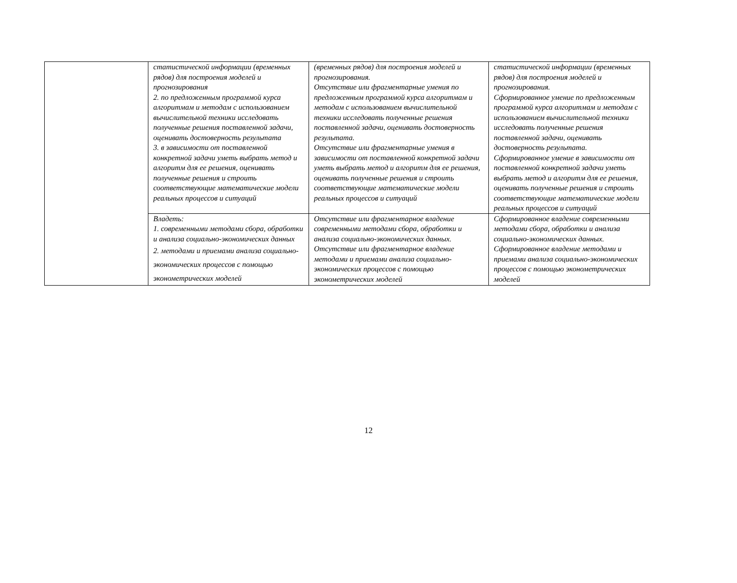| | статистической информации (временных рядов) для построения моделей и прогнозирования 2. по предложенным программой курса алгоритмам и методам с использованием вычислительной техники исследовать полученные решения поставленной задачи, оценивать достоверность результата 3. в зависимости от поставленной конкретной задачи уметь выбрать метод и алгоритм для ее решения, оценивать полученные решения и строить соответствующие математические модели реальных процессов и ситуаций | (временных рядов) для построения моделей и прогнозирования. Отсутствие или фрагментарные умения по предложенным программой курса алгоритмам и методам с использованием вычислительной техники исследовать полученные решения поставленной задачи, оценивать достоверность результата. Отсутствие или фрагментарные умения в зависимости от поставленной конкретной задачи уметь выбрать метод и алгоритм для ее решения, оценивать полученные решения и строить соответствующие математические модели реальных процессов и ситуаций | статистической информации (временных рядов) для построения моделей и прогнозирования. Сформированное умение по предложенным программой курса алгоритмам и методам с использованием вычислительной техники исследовать полученные решения поставленной задачи, оценивать достоверность результата. Сформированное умение в зависимости от поставленной конкретной задачи уметь выбрать метод и алгоритм для ее решения, оценивать полученные решения и строить соответствующие математические модели реальных процессов и ситуаций |
| | Владеть: 1. современными методами сбора, обработки и анализа социально-экономических данных 2. методами и приемами анализа социально- экономических процессов с помощью эконометрических моделей | Отсутствие или фрагментарное владение современными методами сбора, обработки и анализа социально-экономических данных. Отсутствие или фрагментарное владение методами и приемами анализа социально-экономических процессов с помощью эконометрических моделей | Сформированное владение современными методами сбора, обработки и анализа социально-экономических данных. Сформированное владение методами и приемами анализа социально-экономических процессов с помощью эконометрических моделей |
12